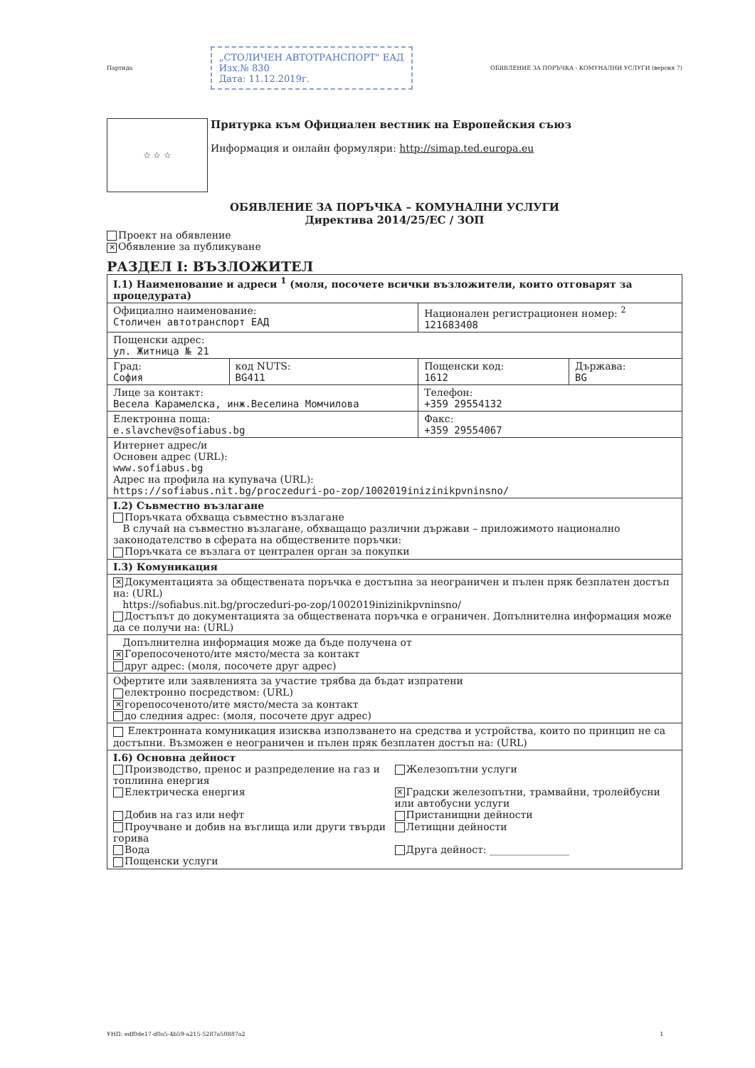Партида
„СТОЛИЧЕН АВТОТРАНСПОРТ" ЕАД
Изх.№ 830
Дата: 11.12.2019г.
ОБЯВЛЕНИЕ ЗА ПОРЪЧКА - КОМУНАЛНИ УСЛУГИ (версия 7)
☆ ☆ ☆
Притурка към Официален вестник на Европейския съюз
Информация и онлайн формуляри: http://simap.ted.europa.eu
ОБЯВЛЕНИЕ ЗА ПОРЪЧКА – КОМУНАЛНИ УСЛУГИ
Директива 2014/25/ЕС / ЗОП
Проект на обявление
✕ Обявление за публикуване
РАЗДЕЛ I: ВЪЗЛОЖИТЕЛ
| I.1) Наименование и адреси <sup>1</sup> (моля, посочете всички възложители, които отговарят за процедурата) | | | |
| Официално наименование: Столичен автотранспорт ЕАД | | Национален регистрационен номер: <sup>2</sup> 121683408 | |
| Пощенски адрес: ул. Житница № 21 | | | |
| Град: София | код NUTS: BG411 | Пощенски код: 1612 | Държава: BG |
| Лице за контакт: Весела Карамелска, инж.Веселина Момчилова | | Телефон: +359 29554132 | |
| Електронна поща: e.slavchev@sofiabus.bg | | Факс: +359 29554067 | |
| Интернет адрес/и Основен адрес (URL): www.sofiabus.bg Адрес на профила на купувача (URL): https://sofiabus.nit.bg/proczeduri-po-zop/1002019inizinikpvninsno/ | | | |
| I.2) Съвместно възлагане Поръчката обхваща съвместно възлагане В случай на съвместно възлагане, обхващащо различни държави – приложимото национално законодателство в сферата на обществените поръчки: Поръчката се възлага от централен орган за покупки | | | |
| I.3) Комуникация | | | |
| ✕ Документацията за обществената поръчка е достъпна за неограничен и пълен пряк безплатен достъп на: (URL) https://sofiabus.nit.bg/proczeduri-po-zop/1002019inizinikpvninsno/ Достъпът до документацията за обществената поръчка е ограничен. Допълнителна информация може да се получи на: (URL) | | | |
| Допълнителна информация може да бъде получена от ✕ Горепосоченото/ите място/места за контакт друг адрес: (моля, посочете друг адрес) | | | |
| Офертите или заявленията за участие трябва да бъдат изпратени електронно посредством: (URL) ✕ горепосоченото/ите място/места за контакт до следния адрес: (моля, посочете друг адрес) | | | |
| Електронната комуникация изисква използването на средства и устройства, които по принцип не са достъпни. Възможен е неограничен и пълен пряк безплатен достъп на: (URL) | | | |
| I.6) Основна дейност Производство, пренос и разпределение на газ и топлинна енергия Електрическа енергия Добив на газ или нефт Проучване и добив на въглища или други твърди горива Вода Пощенски услуги Железопътни услуги ✕ Градски железопътни, трамвайни, тролейбусни или автобусни услуги Пристанищни дейности Летищни дейности Друга дейност: ________________ | | | |
УНП: edf0de17-d0a5-4b59-a215-5287a50887a2 1